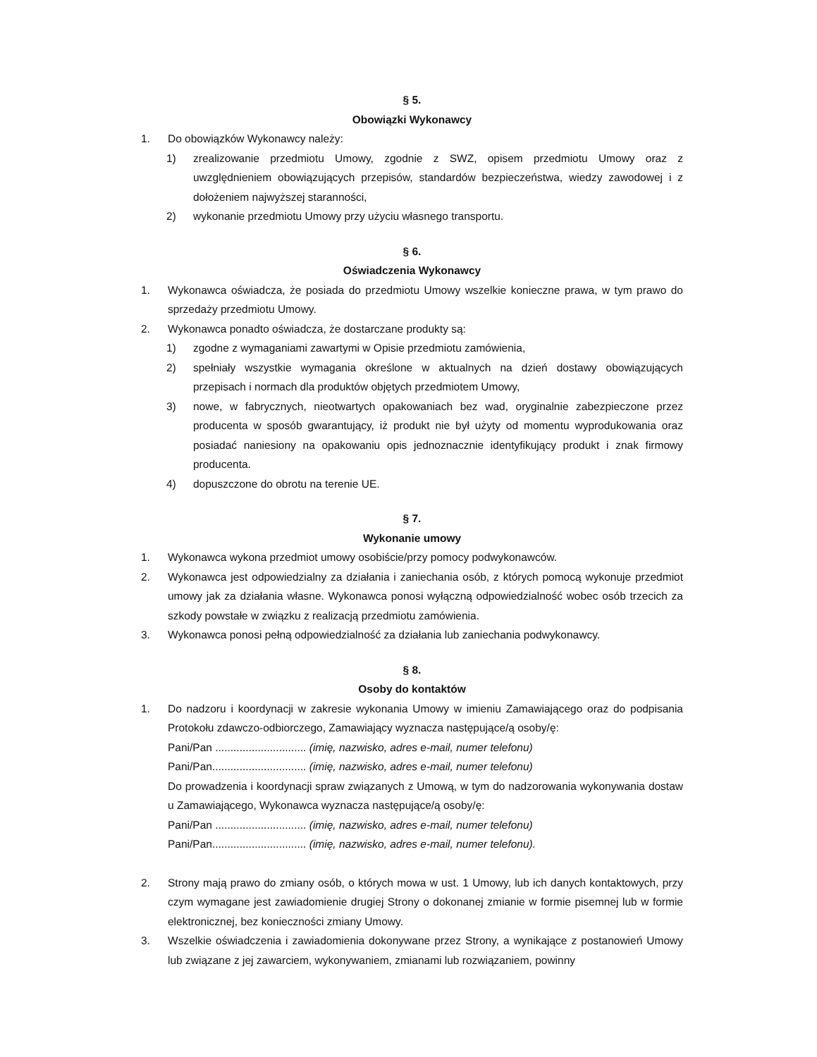§ 5.
Obowiązki Wykonawcy
1. Do obowiązków Wykonawcy należy:
1) zrealizowanie przedmiotu Umowy, zgodnie z SWZ, opisem przedmiotu Umowy oraz z uwzględnieniem obowiązujących przepisów, standardów bezpieczeństwa, wiedzy zawodowej i z dołożeniem najwyższej staranności,
2) wykonanie przedmiotu Umowy przy użyciu własnego transportu.
§ 6.
Oświadczenia Wykonawcy
1. Wykonawca oświadcza, że posiada do przedmiotu Umowy wszelkie konieczne prawa, w tym prawo do sprzedaży przedmiotu Umowy.
2. Wykonawca ponadto oświadcza, że dostarczane produkty są:
1) zgodne z wymaganiami zawartymi w Opisie przedmiotu zamówienia,
2) spełniały wszystkie wymagania określone w aktualnych na dzień dostawy obowiązujących przepisach i normach dla produktów objętych przedmiotem Umowy,
3) nowe, w fabrycznych, nieotwartych opakowaniach bez wad, oryginalnie zabezpieczone przez producenta w sposób gwarantujący, iż produkt nie był użyty od momentu wyprodukowania oraz posiadać naniesiony na opakowaniu opis jednoznacznie identyfikujący produkt i znak firmowy producenta.
4) dopuszczone do obrotu na terenie UE.
§ 7.
Wykonanie umowy
1. Wykonawca wykona przedmiot umowy osobiście/przy pomocy podwykonawców.
2. Wykonawca jest odpowiedzialny za działania i zaniechania osób, z których pomocą wykonuje przedmiot umowy jak za działania własne. Wykonawca ponosi wyłączną odpowiedzialność wobec osób trzecich za szkody powstałe w związku z realizacją przedmiotu zamówienia.
3. Wykonawca ponosi pełną odpowiedzialność za działania lub zaniechania podwykonawcy.
§ 8.
Osoby do kontaktów
1. Do nadzoru i koordynacji w zakresie wykonania Umowy w imieniu Zamawiającego oraz do podpisania Protokołu zdawczo-odbiorczego, Zamawiający wyznacza następujące/ą osoby/ę:
Pani/Pan .............................. (imię, nazwisko, adres e-mail, numer telefonu)
Pani/Pan............................... (imię, nazwisko, adres e-mail, numer telefonu)
Do prowadzenia i koordynacji spraw związanych z Umową, w tym do nadzorowania wykonywania dostaw u Zamawiającego, Wykonawca wyznacza następujące/ą osoby/ę:
Pani/Pan .............................. (imię, nazwisko, adres e-mail, numer telefonu)
Pani/Pan............................... (imię, nazwisko, adres e-mail, numer telefonu).
2. Strony mają prawo do zmiany osób, o których mowa w ust. 1 Umowy, lub ich danych kontaktowych, przy czym wymagane jest zawiadomienie drugiej Strony o dokonanej zmianie w formie pisemnej lub w formie elektronicznej, bez konieczności zmiany Umowy.
3. Wszelkie oświadczenia i zawiadomienia dokonywane przez Strony, a wynikające z postanowień Umowy lub związane z jej zawarciem, wykonywaniem, zmianami lub rozwiązaniem, powinny